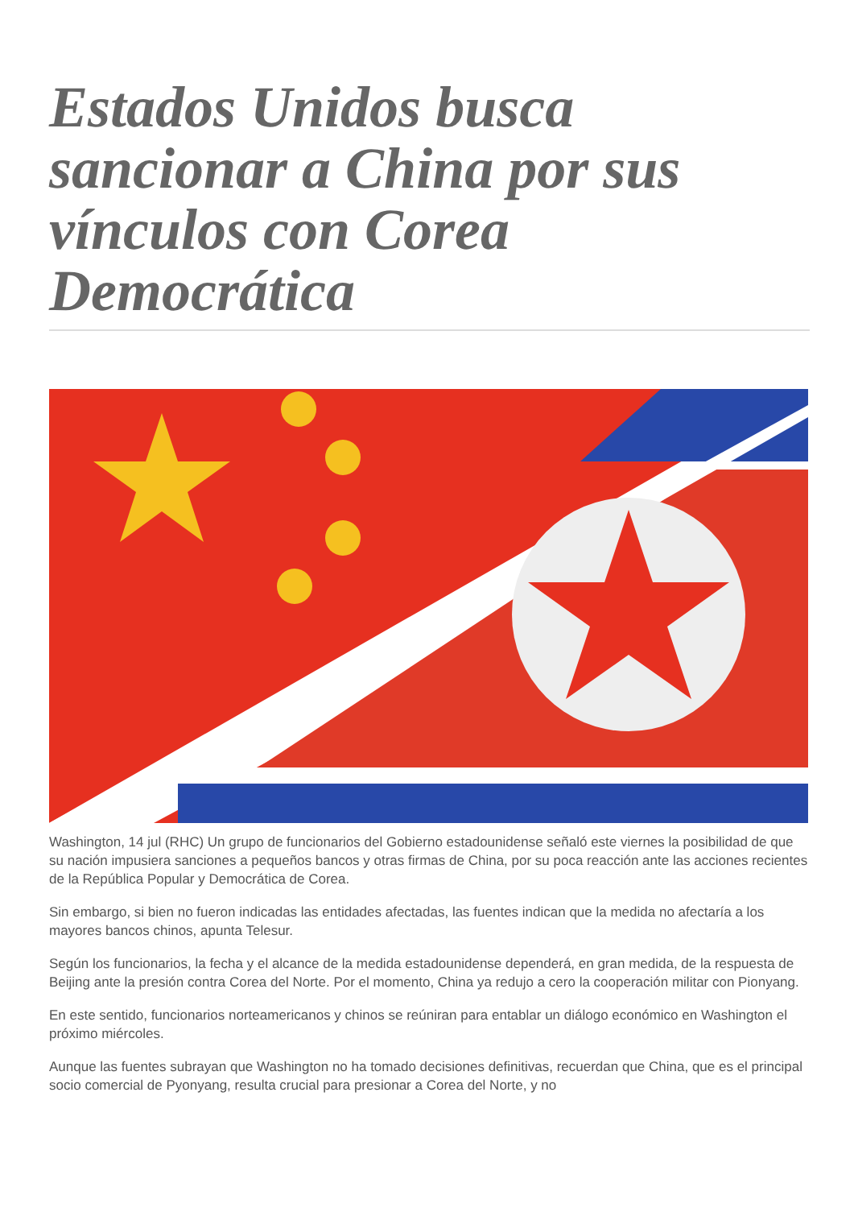Estados Unidos busca sancionar a China por sus vínculos con Corea Democrática
Washington, 14 jul (RHC) Un grupo de funcionarios del Gobierno estadounidense señaló este viernes la posibilidad de que su nación impusiera sanciones a pequeños bancos y otras firmas de China, por su poca reacción ante las acciones recientes de la República Popular y Democrática de Corea.
Sin embargo, si bien no fueron indicadas las entidades afectadas, las fuentes indican que la medida no afectaría a los mayores bancos chinos, apunta Telesur.
Según los funcionarios, la fecha y el alcance de la medida estadounidense dependerá, en gran medida, de la respuesta de Beijing ante la presión contra Corea del Norte. Por el momento, China ya redujo a cero la cooperación militar con Pionyang.
En este sentido, funcionarios norteamericanos y chinos se reúniran para entablar un diálogo económico en Washington el próximo miércoles.
Aunque las fuentes subrayan que Washington no ha tomado decisiones definitivas, recuerdan que China, que es el principal socio comercial de Pyonyang, resulta crucial para presionar a Corea del Norte, y no